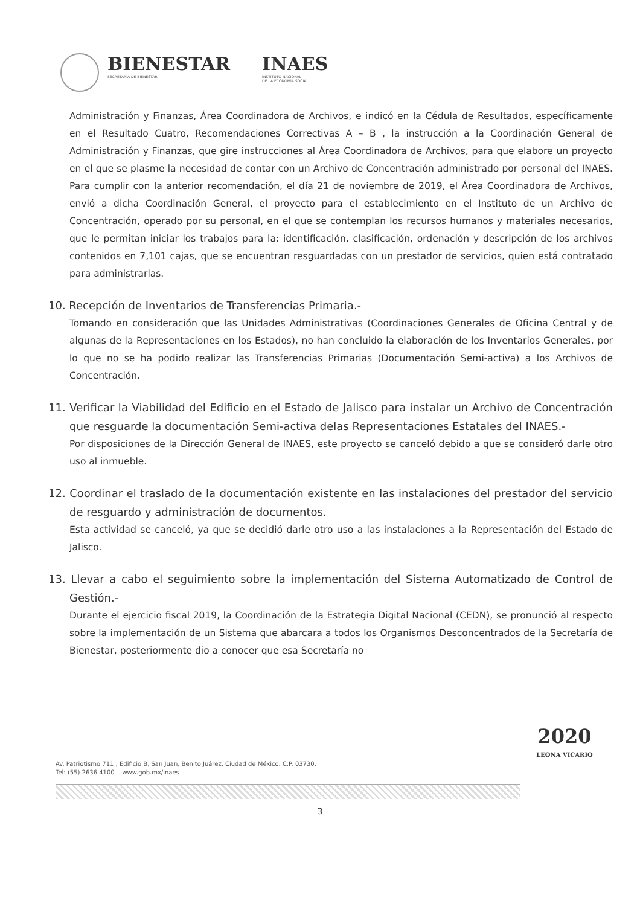BIENESTAR
SECRETARÍA DE BIENESTAR
INAES
INSTITUTO NACIONAL
DE LA ECONOMÍA SOCIAL
Administración y Finanzas, Área Coordinadora de Archivos, e indicó en la Cédula de Resultados, específicamente en el Resultado Cuatro, Recomendaciones Correctivas A – B , la instrucción a la Coordinación General de Administración y Finanzas, que gire instrucciones al Área Coordinadora de Archivos, para que elabore un proyecto en el que se plasme la necesidad de contar con un Archivo de Concentración administrado por personal del INAES. Para cumplir con la anterior recomendación, el día 21 de noviembre de 2019, el Área Coordinadora de Archivos, envió a dicha Coordinación General, el proyecto para el establecimiento en el Instituto de un Archivo de Concentración, operado por su personal, en el que se contemplan los recursos humanos y materiales necesarios, que le permitan iniciar los trabajos para la: identificación, clasificación, ordenación y descripción de los archivos contenidos en 7,101 cajas, que se encuentran resguardadas con un prestador de servicios, quien está contratado para administrarlas.
10. Recepción de Inventarios de Transferencias Primaria.-
Tomando en consideración que las Unidades Administrativas (Coordinaciones Generales de Oficina Central y de algunas de la Representaciones en los Estados), no han concluido la elaboración de los Inventarios Generales, por lo que no se ha podido realizar las Transferencias Primarias (Documentación Semi-activa) a los Archivos de Concentración.
11. Verificar la Viabilidad del Edificio en el Estado de Jalisco para instalar un Archivo de Concentración que resguarde la documentación Semi-activa delas Representaciones Estatales del INAES.-
Por disposiciones de la Dirección General de INAES, este proyecto se canceló debido a que se consideró darle otro uso al inmueble.
12. Coordinar el traslado de la documentación existente en las instalaciones del prestador del servicio de resguardo y administración de documentos.
Esta actividad se canceló, ya que se decidió darle otro uso a las instalaciones a la Representación del Estado de Jalisco.
13. Llevar a cabo el seguimiento sobre la implementación del Sistema Automatizado de Control de Gestión.-
Durante el ejercicio fiscal 2019, la Coordinación de la Estrategia Digital Nacional (CEDN), se pronunció al respecto sobre la implementación de un Sistema que abarcara a todos los Organismos Desconcentrados de la Secretaría de Bienestar, posteriormente dio a conocer que esa Secretaría no
Av. Patriotismo 711 , Edificio B, San Juan, Benito Juárez, Ciudad de México. C.P. 03730.
Tel: (55) 2636 4100 www.gob.mx/inaes
2020
LEONA VICARIO
3